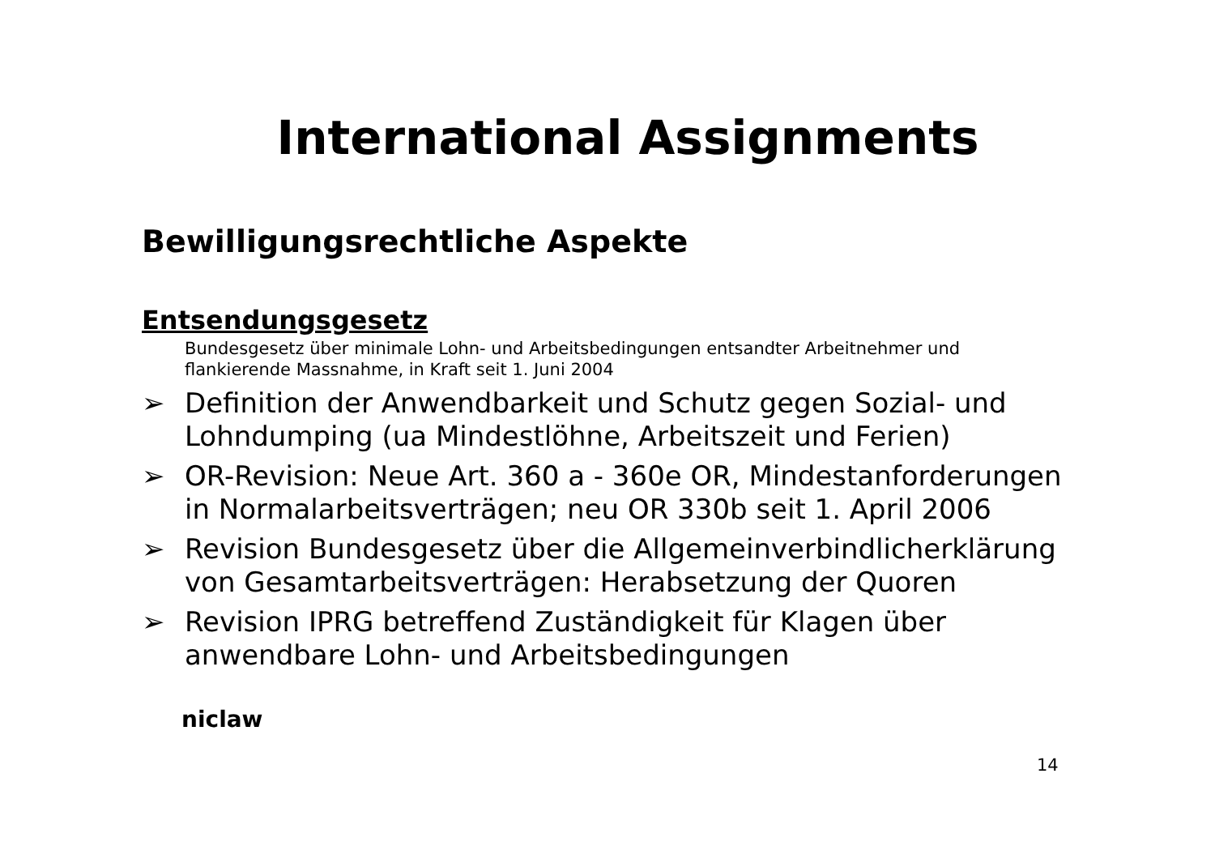International Assignments
Bewilligungsrechtliche Aspekte
Entsendungsgesetz
Bundesgesetz über minimale Lohn- und Arbeitsbedingungen entsandter Arbeitnehmer und flankierende Massnahme, in Kraft seit 1. Juni 2004
➢ Definition der Anwendbarkeit und Schutz gegen Sozial- und Lohndumping (ua Mindestlöhne, Arbeitszeit und Ferien)
➢ OR-Revision: Neue Art. 360 a - 360e OR, Mindestanforderungen in Normalarbeitsverträgen; neu OR 330b seit 1. April 2006
➢ Revision Bundesgesetz über die Allgemeinverbindlicherklärung von Gesamtarbeitsverträgen: Herabsetzung der Quoren
➢ Revision IPRG betreffend Zuständigkeit für Klagen über anwendbare Lohn- und Arbeitsbedingungen
niclaw
14